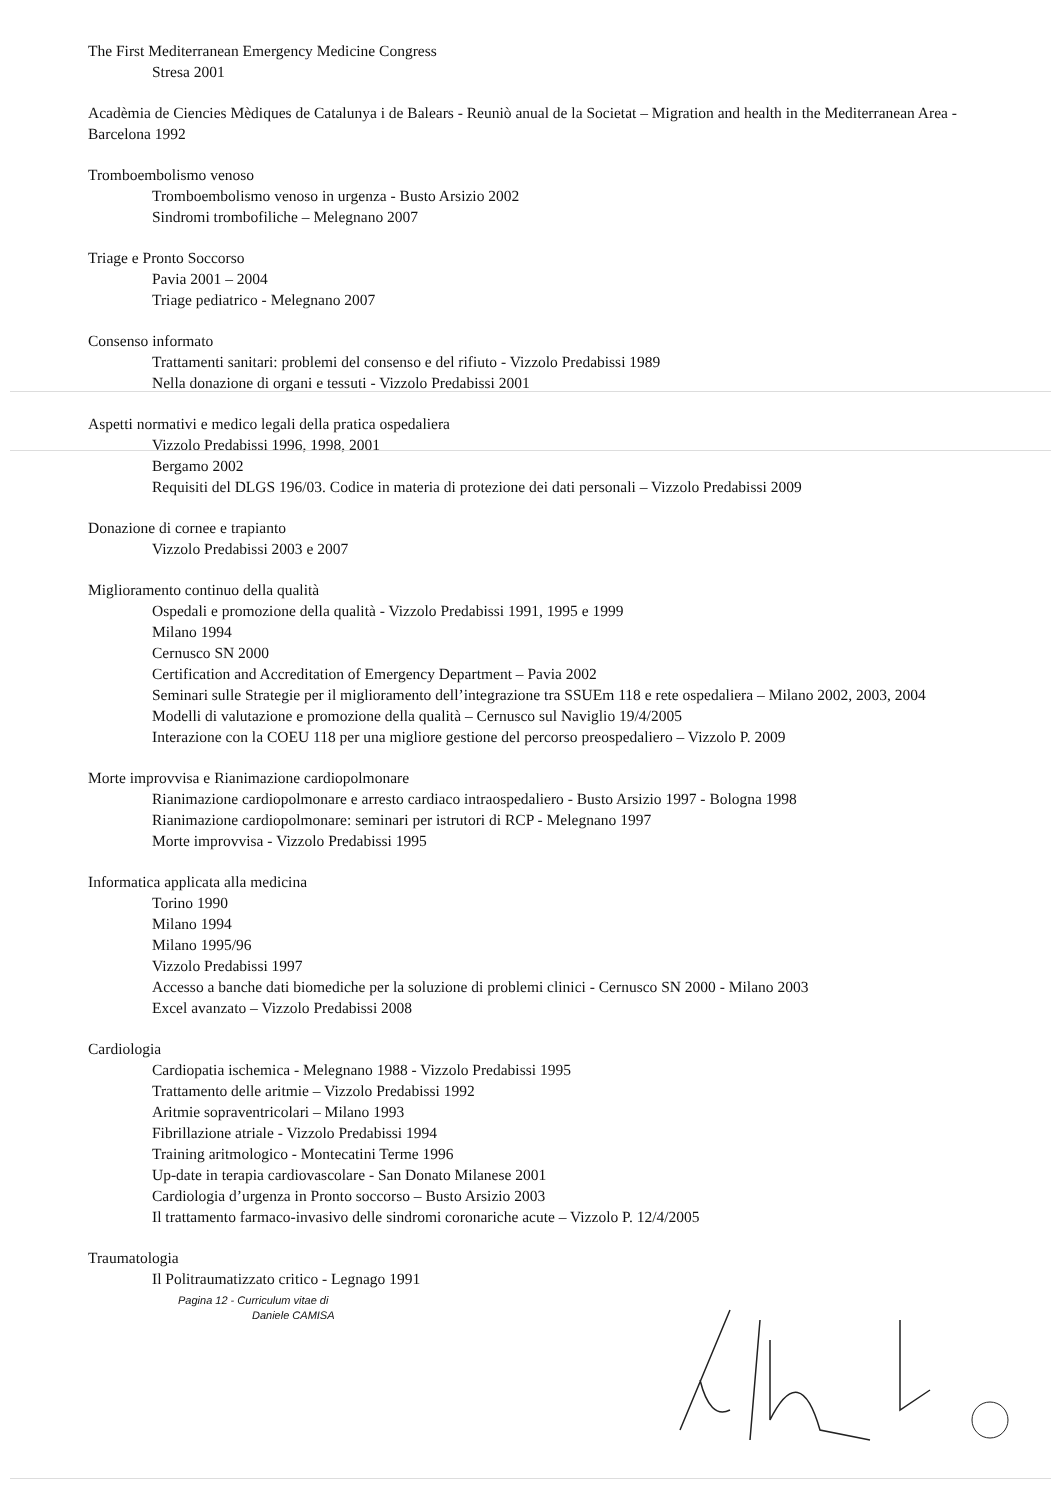The First Mediterranean Emergency Medicine Congress
Stresa 2001
Acadèmia de Ciencies Mèdiques de Catalunya i de Balears - Reuniò anual de la Societat – Migration and health in the Mediterranean Area - Barcelona 1992
Tromboembolismo venoso
Tromboembolismo venoso in urgenza - Busto Arsizio 2002
Sindromi trombofiliche – Melegnano 2007
Triage e Pronto Soccorso
Pavia 2001 – 2004
Triage pediatrico - Melegnano 2007
Consenso informato
Trattamenti sanitari: problemi del consenso e del rifiuto - Vizzolo Predabissi 1989
Nella donazione di organi e tessuti - Vizzolo Predabissi 2001
Aspetti normativi e medico legali della pratica ospedaliera
Vizzolo Predabissi 1996, 1998, 2001
Bergamo 2002
Requisiti del DLGS 196/03. Codice in materia di protezione dei dati personali – Vizzolo Predabissi 2009
Donazione di cornee e trapianto
Vizzolo Predabissi 2003 e 2007
Miglioramento continuo della qualità
Ospedali e promozione della qualità - Vizzolo Predabissi 1991, 1995 e 1999
Milano 1994
Cernusco SN 2000
Certification and Accreditation of Emergency Department – Pavia 2002
Seminari sulle Strategie per il miglioramento dell’integrazione tra SSUEm 118 e rete ospedaliera – Milano 2002, 2003, 2004
Modelli di valutazione e promozione della qualità – Cernusco sul Naviglio 19/4/2005
Interazione con la COEU 118 per una migliore gestione del percorso preospedaliero – Vizzolo P. 2009
Morte improvvisa e Rianimazione cardiopolmonare
Rianimazione cardiopolmonare e arresto cardiaco intraospedaliero - Busto Arsizio 1997 - Bologna 1998
Rianimazione cardiopolmonare: seminari per istrutori di RCP - Melegnano 1997
Morte improvvisa - Vizzolo Predabissi 1995
Informatica applicata alla medicina
Torino 1990
Milano 1994
Milano 1995/96
Vizzolo Predabissi 1997
Accesso a banche dati biomediche per la soluzione di problemi clinici - Cernusco SN 2000 - Milano 2003
Excel avanzato – Vizzolo Predabissi 2008
Cardiologia
Cardiopatia ischemica - Melegnano 1988 - Vizzolo Predabissi 1995
Trattamento delle aritmie – Vizzolo Predabissi 1992
Aritmie sopraventricolari – Milano 1993
Fibrillazione atriale - Vizzolo Predabissi 1994
Training aritmologico - Montecatini Terme 1996
Up-date in terapia cardiovascolare - San Donato Milanese 2001
Cardiologia d’urgenza in Pronto soccorso – Busto Arsizio 2003
Il trattamento farmaco-invasivo delle sindromi coronariche acute – Vizzolo P. 12/4/2005
Traumatologia
Il Politraumatizzato critico - Legnago 1991
Pagina 12 - Curriculum vitae di
Daniele CAMISA